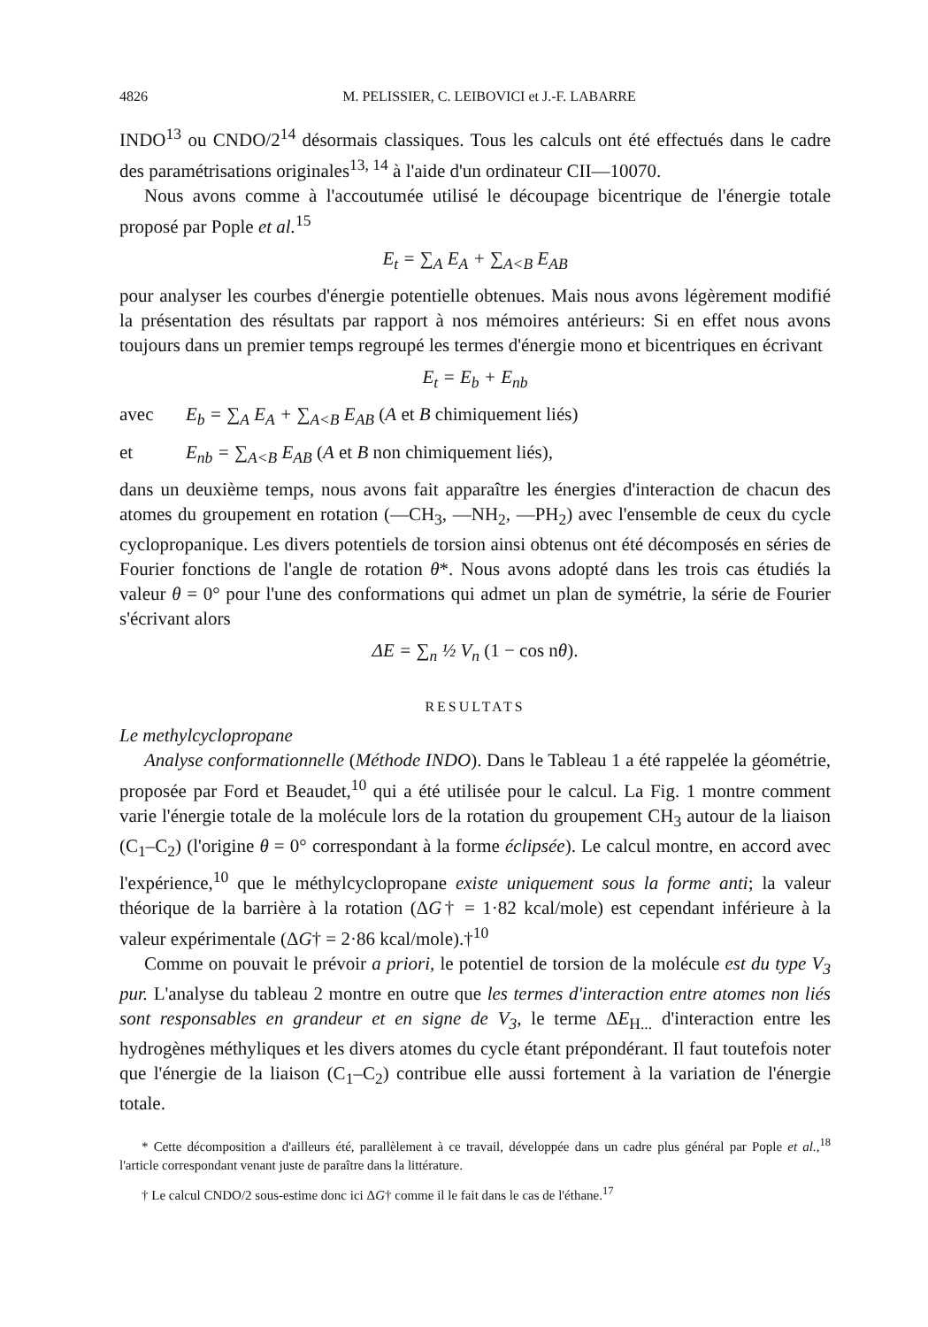4826 M. PELISSIER, C. LEIBOVICI et J.-F. LABARRE
INDO<sup>13</sup> ou CNDO/2<sup>14</sup> désormais classiques. Tous les calculs ont été effectués dans le cadre des paramétrisations originales<sup>13, 14</sup> à l'aide d'un ordinateur CII—10070.
Nous avons comme à l'accoutumée utilisé le découpage bicentrique de l'énergie totale proposé par Pople et al.<sup>15</sup>
E<sub>t</sub> = ∑<sub>A</sub> E<sub>A</sub> + ∑<sub>A<B</sub> E<sub>AB</sub>
pour analyser les courbes d'énergie potentielle obtenues. Mais nous avons légèrement modifié la présentation des résultats par rapport à nos mémoires antérieurs: Si en effet nous avons toujours dans un premier temps regroupé les termes d'énergie mono et bicentriques en écrivant
E<sub>t</sub> = E<sub>b</sub> + E<sub>nb</sub>
avec E<sub>b</sub> = ∑<sub>A</sub> E<sub>A</sub> + ∑<sub>A<B</sub> E<sub>AB</sub> (A et B chimiquement liés)
et E<sub>nb</sub> = ∑<sub>A<B</sub> E<sub>AB</sub> (A et B non chimiquement liés),
dans un deuxième temps, nous avons fait apparaître les énergies d'interaction de chacun des atomes du groupement en rotation (—CH<sub>3</sub>, —NH<sub>2</sub>, —PH<sub>2</sub>) avec l'ensemble de ceux du cycle cyclopropanique. Les divers potentiels de torsion ainsi obtenus ont été décomposés en séries de Fourier fonctions de l'angle de rotation θ*. Nous avons adopté dans les trois cas étudiés la valeur θ = 0° pour l'une des conformations qui admet un plan de symétrie, la série de Fourier s'écrivant alors
ΔE = ∑<sub>n</sub> ½ V<sub>n</sub> (1 − cos nθ).
RESULTATS
Le methylcyclopropane
Analyse conformationnelle (Méthode INDO). Dans le Tableau 1 a été rappelée la géométrie, proposée par Ford et Beaudet,<sup>10</sup> qui a été utilisée pour le calcul. La Fig. 1 montre comment varie l'énergie totale de la molécule lors de la rotation du groupement CH<sub>3</sub> autour de la liaison (C<sub>1</sub>–C<sub>2</sub>) (l'origine θ = 0° correspondant à la forme éclipsée). Le calcul montre, en accord avec l'expérience,<sup>10</sup> que le méthylcyclopropane existe uniquement sous la forme anti; la valeur théorique de la barrière à la rotation (ΔG† = 1·82 kcal/mole) est cependant inférieure à la valeur expérimentale (ΔG† = 2·86 kcal/mole).†<sup>10</sup>
Comme on pouvait le prévoir a priori, le potentiel de torsion de la molécule est du type V<sub>3</sub> pur. L'analyse du tableau 2 montre en outre que les termes d'interaction entre atomes non liés sont responsables en grandeur et en signe de V<sub>3</sub>, le terme ΔE<sub>H...</sub> d'interaction entre les hydrogènes méthyliques et les divers atomes du cycle étant prépondérant. Il faut toutefois noter que l'énergie de la liaison (C<sub>1</sub>–C<sub>2</sub>) contribue elle aussi fortement à la variation de l'énergie totale.
* Cette décomposition a d'ailleurs été, parallèlement à ce travail, développée dans un cadre plus général par Pople et al.,<sup>18</sup> l'article correspondant venant juste de paraître dans la littérature.
† Le calcul CNDO/2 sous-estime donc ici ΔG† comme il le fait dans le cas de l'éthane.<sup>17</sup>